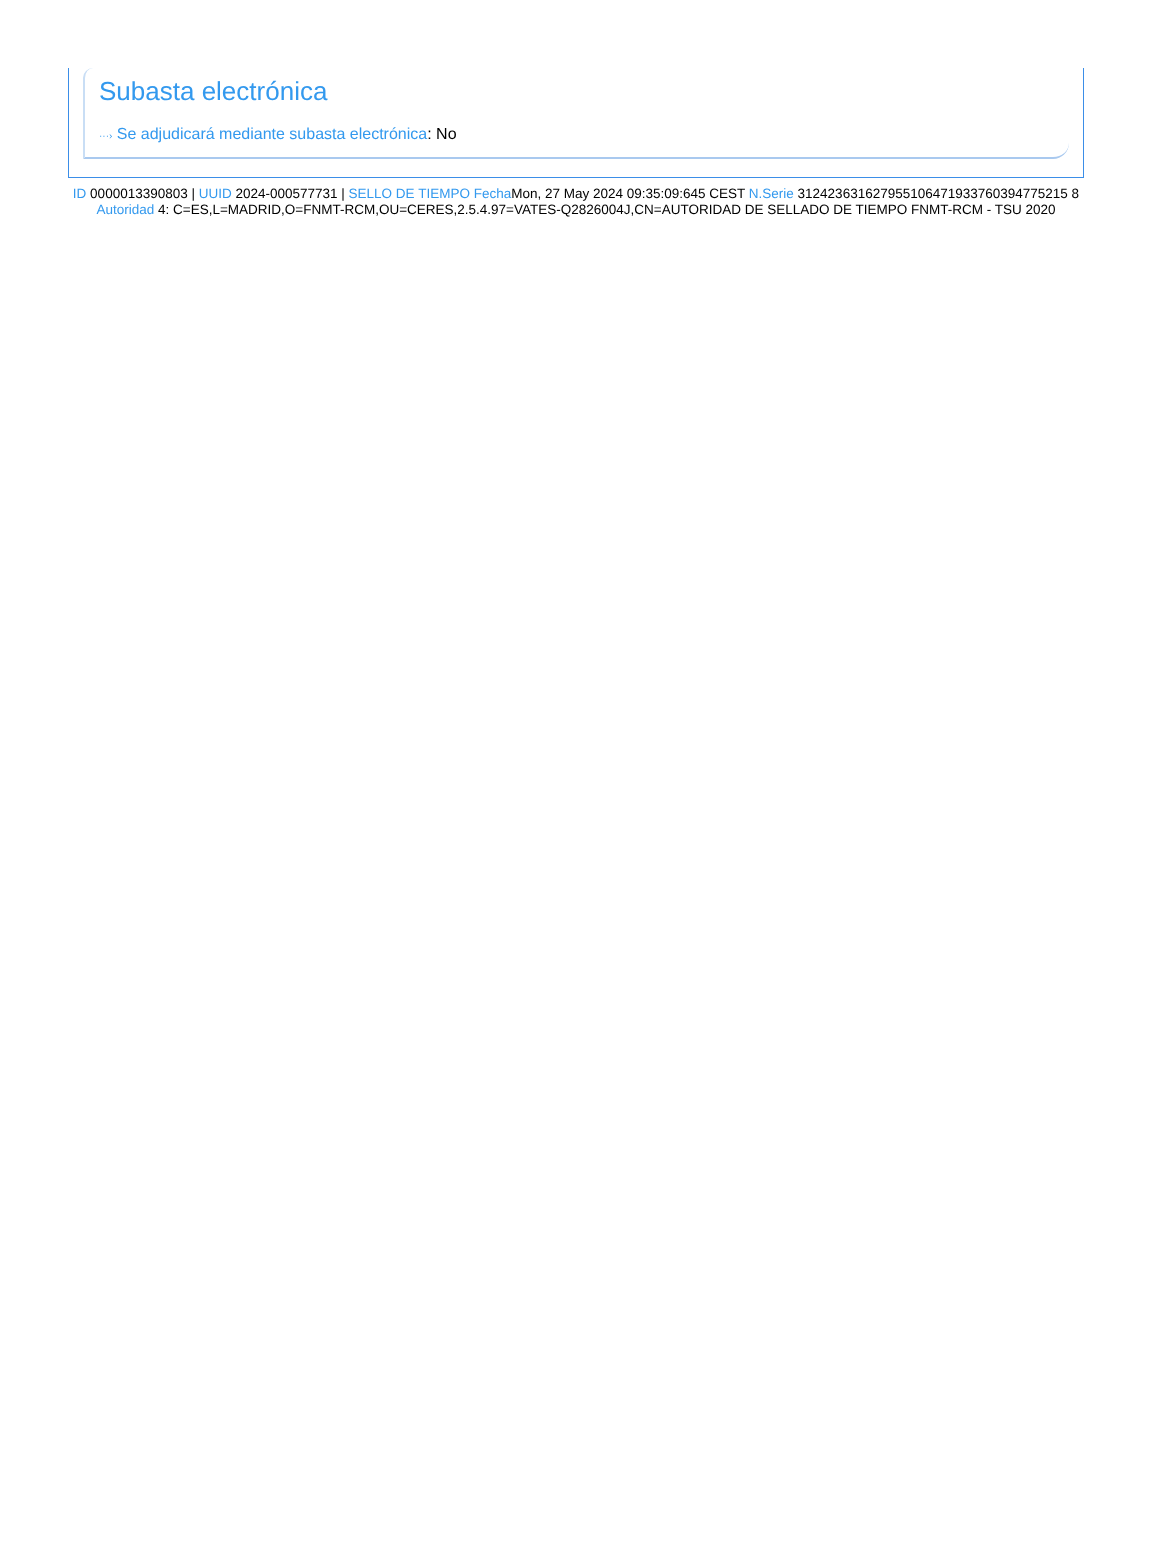Subasta electrónica
···› Se adjudicará mediante subasta electrónica: No
ID 0000013390803 | UUID 2024-000577731 | SELLO DE TIEMPO Fecha Mon, 27 May 2024 09:35:09:645 CEST N.Serie 312423631627955106471933760394775215 8 Autoridad 4: C=ES,L=MADRID,O=FNMT-RCM,OU=CERES,2.5.4.97=VATES-Q2826004J,CN=AUTORIDAD DE SELLADO DE TIEMPO FNMT-RCM - TSU 2020